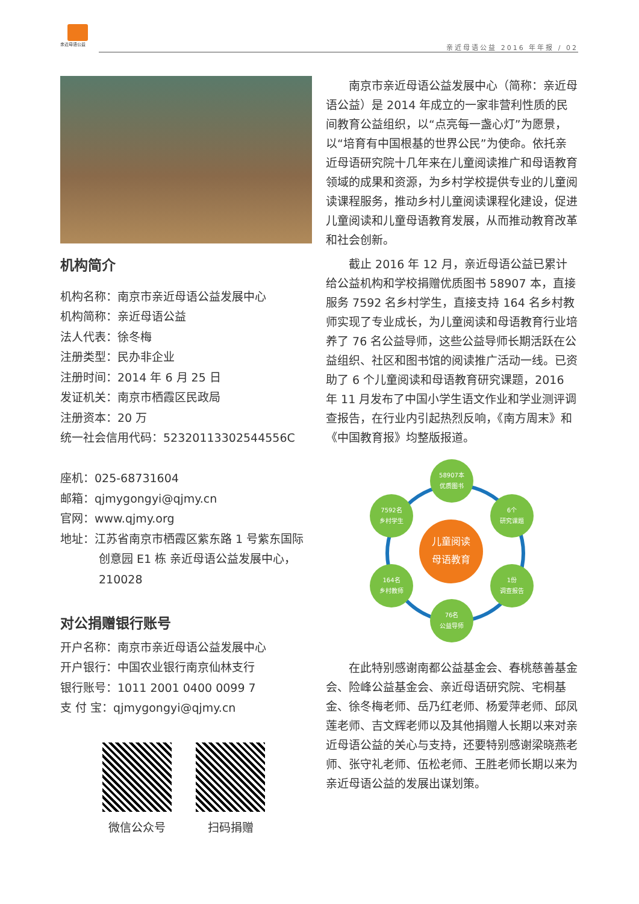亲近母语公益
亲近母语公益 2016 年年报 / 02
机构简介
机构名称：南京市亲近母语公益发展中心
机构简称：亲近母语公益
法人代表：徐冬梅
注册类型：民办非企业
注册时间：2014 年 6 月 25 日
发证机关：南京市栖霞区民政局
注册资本：20 万
统一社会信用代码：52320113302544556C
座机：025-68731604
邮箱：qjmygongyi@qjmy.cn
官网：www.qjmy.org
地址：江苏省南京市栖霞区紫东路 1 号紫东国际创意园 E1 栋 亲近母语公益发展中心，210028
对公捐赠银行账号
开户名称：南京市亲近母语公益发展中心
开户银行：中国农业银行南京仙林支行
银行账号：1011 2001 0400 0099 7
支 付 宝：qjmygongyi@qjmy.cn
微信公众号 扫码捐赠
南京市亲近母语公益发展中心（简称：亲近母语公益）是 2014 年成立的一家非营利性质的民间教育公益组织，以“点亮每一盏心灯”为愿景，以“培育有中国根基的世界公民”为使命。依托亲近母语研究院十几年来在儿童阅读推广和母语教育领域的成果和资源，为乡村学校提供专业的儿童阅读课程服务，推动乡村儿童阅读课程化建设，促进儿童阅读和儿童母语教育发展，从而推动教育改革和社会创新。
截止 2016 年 12 月，亲近母语公益已累计给公益机构和学校捐赠优质图书 58907 本，直接服务 7592 名乡村学生，直接支持 164 名乡村教师实现了专业成长，为儿童阅读和母语教育行业培养了 76 名公益导师，这些公益导师长期活跃在公益组织、社区和图书馆的阅读推广活动一线。已资助了 6 个儿童阅读和母语教育研究课题，2016 年 11 月发布了中国小学生语文作业和学业测评调查报告，在行业内引起热烈反响，《南方周末》和《中国教育报》均整版报道。
58907本
优质图书
7592名
乡村学生
6个
研究课题
儿童阅读
母语教育
164名
乡村教师
1份
调查报告
76名
公益导师
在此特别感谢南都公益基金会、春桃慈善基金会、险峰公益基金会、亲近母语研究院、宅桐基金、徐冬梅老师、岳乃红老师、杨爱萍老师、邱凤莲老师、吉文辉老师以及其他捐赠人长期以来对亲近母语公益的关心与支持，还要特别感谢梁晓燕老师、张守礼老师、伍松老师、王胜老师长期以来为亲近母语公益的发展出谋划策。